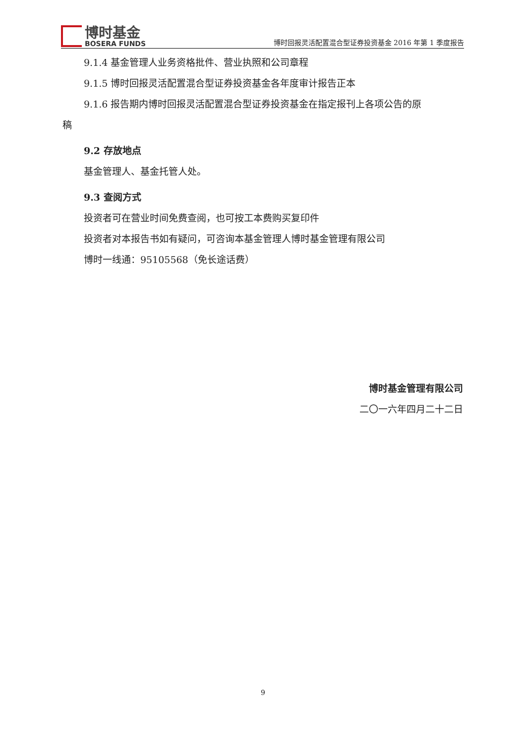博时基金
BOSERA FUNDS
博时回报灵活配置混合型证券投资基金 2016 年第 1 季度报告
9.1.4 基金管理人业务资格批件、营业执照和公司章程
9.1.5 博时回报灵活配置混合型证券投资基金各年度审计报告正本
9.1.6 报告期内博时回报灵活配置混合型证券投资基金在指定报刊上各项公告的原
稿
9.2 存放地点
基金管理人、基金托管人处。
9.3 查阅方式
投资者可在营业时间免费查阅，也可按工本费购买复印件
投资者对本报告书如有疑问，可咨询本基金管理人博时基金管理有限公司
博时一线通：95105568（免长途话费）
博时基金管理有限公司
二〇一六年四月二十二日
9